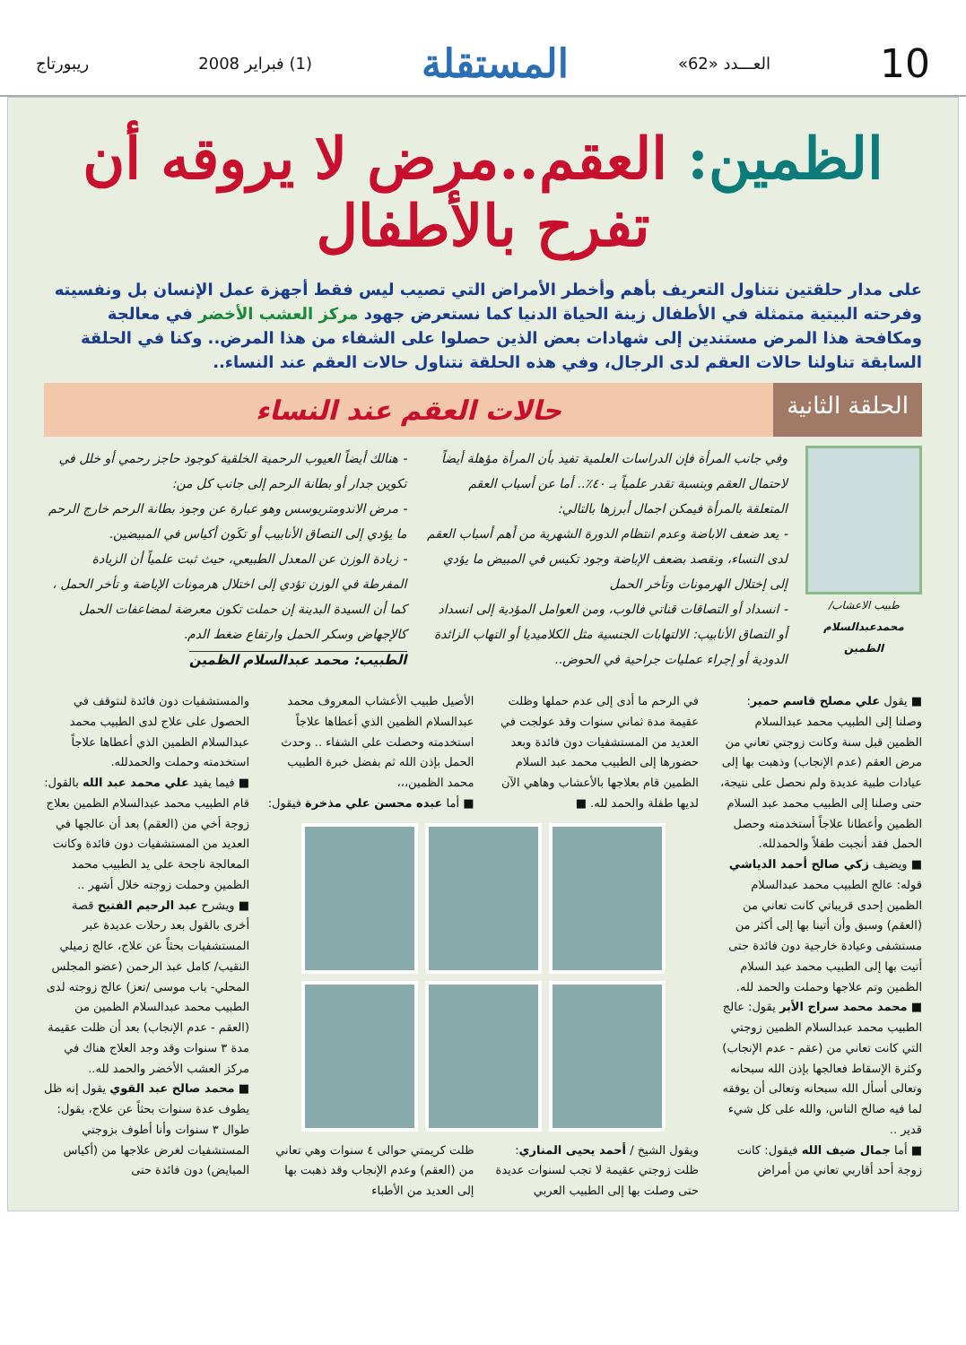10 العـــدد «62» المستقلة (1) فبراير 2008 ريبورتاج
الظمين: العقم..مرض لا يروقه أن تفرح بالأطفال
على مدار حلقتين نتناول التعريف بأهم وأخطر الأمراض التي تصيب ليس فقط أجهزة عمل الإنسان بل ونفسيته وفرحته البيتية متمثلة في الأطفال زينة الحياة الدنيا كما نستعرض جهود مركز العشب الأخضر في معالجة ومكافحة هذا المرض مستندين إلى شهادات بعض الذين حصلوا على الشفاء من هذا المرض.. وكنا في الحلقة السابقة تناولنا حالات العقم لدى الرجال، وفي هذه الحلقة نتناول حالات العقم عند النساء..
الحلقة الثانية
حالات العقم عند النساء
طبيب الاعشاب/
محمدعبدالسلام الظمين
وفي جانب المرأة فإن الدراسات العلمية تفيد بأن المرأة مؤهلة أيضاً لاحتمال العقم وبنسبة تقدر علمياً بـ ٤٠٪.. أما عن أسباب العقم المتعلقة بالمرأة فيمكن اجمال أبرزها بالتالي:
- يعد ضعف الاباضة وعدم انتظام الدورة الشهرية من أهم أسباب العقم لدى النساء، ونقصد بضعف الإباضة وجود تكيس في المبيض ما يؤدي إلى إختلال الهرمونات وتأخر الحمل
- انسداد أو التصاقات قناتي فالوب، ومن العوامل المؤدية إلى انسداد أو التصاق الأنابيب: الالتهابات الجنسية مثل الكلاميديا أو التهاب الزائدة الدودية أو إجراء عمليات جراحية في الحوض..
- هنالك أيضاً العيوب الرحمية الخلقية كوجود حاجز رحمي أو خلل في تكوين جدار أو بطانة الرحم إلى جانب كل من:
- مرض الاندومتريوسس وهو عبارة عن وجود بطانة الرحم خارج الرحم ما يؤدي إلى التصاق الأنابيب أو تكَون أكياس في المبيضين.
- زيادة الوزن عن المعدل الطبيعي، حيث ثبت علمياً أن الزيادة المفرطة في الوزن تؤدي إلى اختلال هرمونات الإباضة و تأخر الحمل ، كما أن السيدة البدينة إن حملت تكون معرضة لمضاعفات الحمل كالإجهاض وسكر الحمل وارتفاع ضغط الدم.
الطبيب: محمد عبدالسلام الظمين
■ يقول علي مصلح قاسم حمير: وصلنا إلى الطبيب محمد عبدالسلام الظمين قبل سنة وكانت زوجتي تعاني من مرض العقم (عدم الإنجاب) وذهبت بها إلى عيادات طبية عديدة ولم نحصل على نتيجة، حتى وصلنا إلى الطبيب محمد عبد السلام الظمين وأعطانا علاجاً أستخدمته وحصل الحمل فقد أنجبت طفلاً والحمدلله.
■ ويضيف زكي صالح أحمد الدياشي قوله: عالج الطبيب محمد عبدالسلام الظمين إحدى قريباتي كانت تعاني من (العقم) وسبق وأن أتينا بها إلى أكثر من مستشفى وعيادة خارجية دون فائدة حتى أتيت بها إلى الطبيب محمد عبد السلام الظمين وتم علاجها وحملت والحمد لله.
■ محمد محمد سراج الأبر يقول: عالج الطبيب محمد عبدالسلام الظمين زوجتي التي كانت تعاني من (عقم - عدم الإنجاب) وكثرة الإسقاط فعالجها بإذن الله سبحانه وتعالى أسأل الله سبحانه وتعالى أن يوفقه لما فيه صالح الناس، والله على كل شيء قدير ..
■ أما جمال ضيف الله فيقول: كانت زوجة أحد أقاربي تعاني من أمراض
في الرحم ما أدى إلى عدم حملها وظلت عقيمة مدة ثماني سنوات وقد عولجت في العديد من المستشفيات دون فائدة وبعد حضورها إلى الطبيب محمد عبد السلام الظمين قام بعلاجها بالأعشاب وهاهي الآن لديها طفلة والحمد لله. ■
الأصيل طبيب الأعشاب المعروف محمد عبدالسلام الظمين الذي أعطاها علاجاً استخدمته وحصلت على الشفاء .. وحدث الحمل بإذن الله ثم بفضل خبرة الطبيب محمد الظمين،،،
■ أما عبده محسن علي مذخرة فيقول:
ويقول الشيخ / أحمد يحيى المناري: ظلت زوجتي عقيمة لا تجب لسنوات عديدة حتى وصلت بها إلى الطبيب العربي
ظلت كريمتي حوالى ٤ سنوات وهي تعاني من (العقم) وعدم الإنجاب وقد ذهبت بها إلى العديد من الأطباء
والمستشفيات دون فائدة لنتوقف في الحصول على علاج لدى الطبيب محمد عبدالسلام الظمين الذي أعطاها علاجاً استخدمته وحملت والحمدلله.
■ فيما يفيد علي محمد عبد الله بالقول: قام الطبيب محمد عبدالسلام الظمين بعلاج زوجة أخي من (العقم) بعد أن عالجها في العديد من المستشفيات دون فائدة وكانت المعالجة ناجحة على يد الطبيب محمد الظمين وحملت زوجته خلال أشهر ..
■ ويشرح عبد الرحيم الفتيح قصة أخرى بالقول بعد رحلات عديدة عبر المستشفيات بحثاً عن علاج، عالج زميلي النقيب/ كامل عبد الرحمن (عضو المجلس المحلي- باب موسى /تعز) عالج زوجته لدى الطبيب محمد عبدالسلام الظمين من (العقم - عدم الإنجاب) بعد أن ظلت عقيمة مدة ٣ سنوات وقد وجد العلاج هناك في مركز العشب الأخضر والحمد لله..
■ محمد صالح عبد القوي يقول إنه ظل يطوف عدة سنوات بحثاً عن علاج، يقول: طوال ٣ سنوات وأنا أطوف بزوجتي المستشفيات لغرض علاجها من (أكياس المبايض) دون فائدة حتى